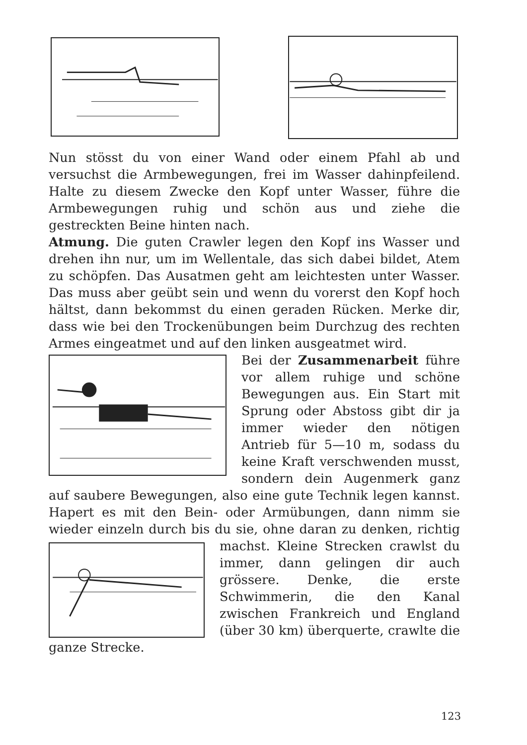Nun stösst du von einer Wand oder einem Pfahl ab und versuchst die Armbewegungen, frei im Wasser dahinpfeilend. Halte zu diesem Zwecke den Kopf unter Wasser, führe die Armbewegungen ruhig und schön aus und ziehe die gestreckten Beine hinten nach.
Atmung. Die guten Crawler legen den Kopf ins Wasser und drehen ihn nur, um im Wellentale, das sich dabei bildet, Atem zu schöpfen. Das Ausatmen geht am leichtesten unter Wasser. Das muss aber geübt sein und wenn du vorerst den Kopf hoch hältst, dann bekommst du einen geraden Rücken. Merke dir, dass wie bei den Trockenübungen beim Durchzug des rechten Armes eingeatmet und auf den linken ausgeatmet wird.
Bei der Zusammenarbeit führe vor allem ruhige und schöne Bewegungen aus. Ein Start mit Sprung oder Abstoss gibt dir ja immer wieder den nötigen Antrieb für 5—10 m, sodass du keine Kraft verschwenden musst, sondern dein Augenmerk ganz auf saubere Bewegungen, also eine gute Technik legen kannst. Hapert es mit den Bein- oder Armübungen, dann nimm sie wieder einzeln durch bis du sie, ohne daran zu denken, richtig machst. Kleine Strecken crawlst du immer, dann gelingen dir auch grössere. Denke, die erste Schwimmerin, die den Kanal zwischen Frankreich und England (über 30 km) überquerte, crawlte die ganze Strecke.
123